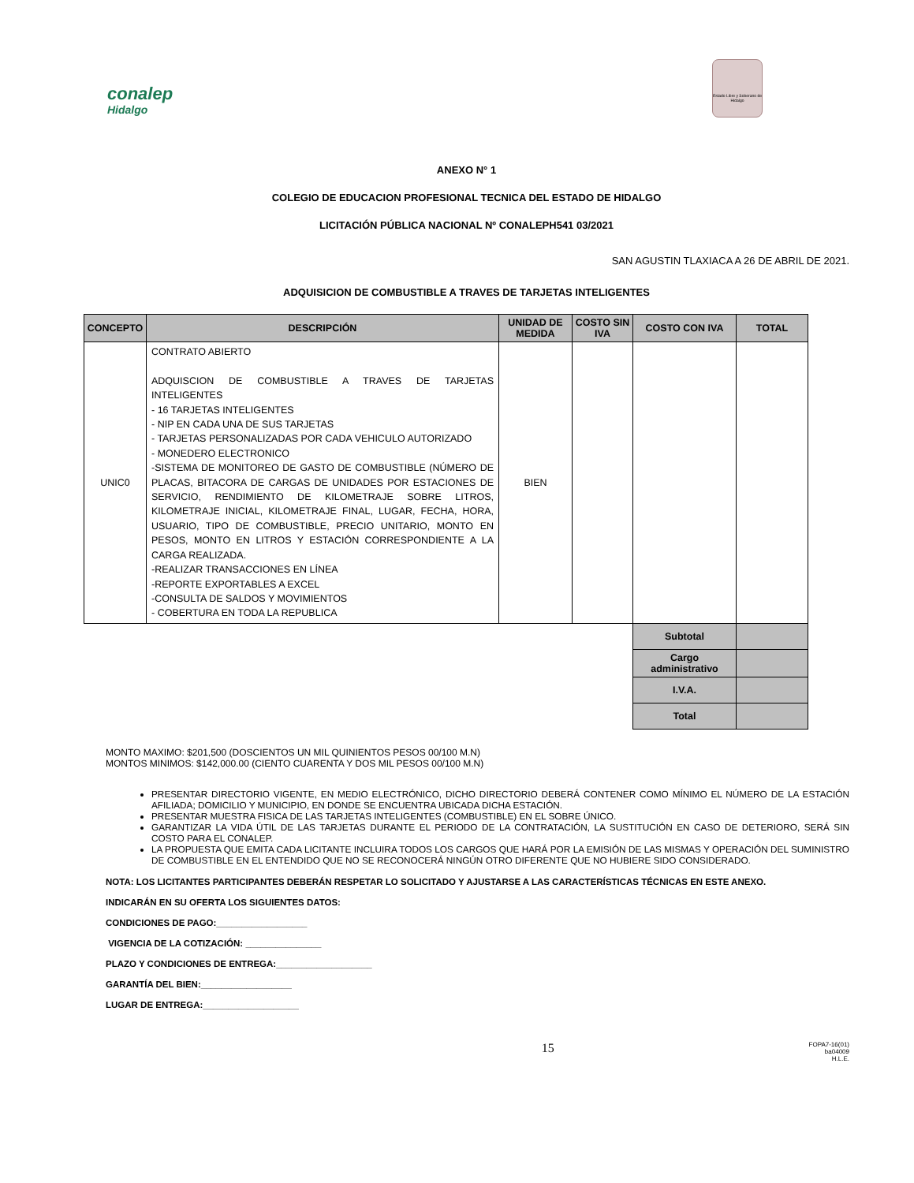conalep
Hidalgo
Estado Libre y Soberano de Hidalgo
ANEXO N° 1
COLEGIO DE EDUCACION PROFESIONAL TECNICA DEL ESTADO DE HIDALGO
LICITACIÓN PÚBLICA NACIONAL Nº CONALEPH541 03/2021
SAN AGUSTIN TLAXIACA A 26 DE ABRIL DE 2021.
ADQUISICION DE COMBUSTIBLE A TRAVES DE TARJETAS INTELIGENTES
| CONCEPTO | DESCRIPCIÓN | UNIDAD DE MEDIDA | COSTO SIN IVA | COSTO CON IVA | TOTAL |
| --- | --- | --- | --- | --- | --- |
| UNIC0 | CONTRATO ABIERTO ADQUISCION DE COMBUSTIBLE A TRAVES DE TARJETAS INTELIGENTES - 16 TARJETAS INTELIGENTES - NIP EN CADA UNA DE SUS TARJETAS - TARJETAS PERSONALIZADAS POR CADA VEHICULO AUTORIZADO - MONEDERO ELECTRONICO -SISTEMA DE MONITOREO DE GASTO DE COMBUSTIBLE (NÚMERO DE PLACAS, BITACORA DE CARGAS DE UNIDADES POR ESTACIONES DE SERVICIO, RENDIMIENTO DE KILOMETRAJE SOBRE LITROS, KILOMETRAJE INICIAL, KILOMETRAJE FINAL, LUGAR, FECHA, HORA, USUARIO, TIPO DE COMBUSTIBLE, PRECIO UNITARIO, MONTO EN PESOS, MONTO EN LITROS Y ESTACIÓN CORRESPONDIENTE A LA CARGA REALIZADA. -REALIZAR TRANSACCIONES EN LÍNEA -REPORTE EXPORTABLES A EXCEL -CONSULTA DE SALDOS Y MOVIMIENTOS - COBERTURA EN TODA LA REPUBLICA | BIEN | | | |
| | | | | Subtotal | |
| | | | | Cargo administrativo | |
| | | | | I.V.A. | |
| | | | | Total | |
MONTO MAXIMO: $201,500 (DOSCIENTOS UN MIL QUINIENTOS PESOS 00/100 M.N)
MONTOS MINIMOS: $142,000.00 (CIENTO CUARENTA Y DOS MIL PESOS 00/100 M.N)
PRESENTAR DIRECTORIO VIGENTE, EN MEDIO ELECTRÓNICO, DICHO DIRECTORIO DEBERÁ CONTENER COMO MÍNIMO EL NÚMERO DE LA ESTACIÓN AFILIADA; DOMICILIO Y MUNICIPIO, EN DONDE SE ENCUENTRA UBICADA DICHA ESTACIÓN.
PRESENTAR MUESTRA FISICA DE LAS TARJETAS INTELIGENTES (COMBUSTIBLE) EN EL SOBRE ÚNICO.
GARANTIZAR LA VIDA ÚTIL DE LAS TARJETAS DURANTE EL PERIODO DE LA CONTRATACIÓN, LA SUSTITUCIÓN EN CASO DE DETERIORO, SERÁ SIN COSTO PARA EL CONALEP.
LA PROPUESTA QUE EMITA CADA LICITANTE INCLUIRA TODOS LOS CARGOS QUE HARÁ POR LA EMISIÓN DE LAS MISMAS Y OPERACIÓN DEL SUMINISTRO DE COMBUSTIBLE EN EL ENTENDIDO QUE NO SE RECONOCERÁ NINGÚN OTRO DIFERENTE QUE NO HUBIERE SIDO CONSIDERADO.
NOTA: LOS LICITANTES PARTICIPANTES DEBERÁN RESPETAR LO SOLICITADO Y AJUSTARSE A LAS CARACTERÍSTICAS TÉCNICAS EN ESTE ANEXO.
INDICARÁN EN SU OFERTA LOS SIGUIENTES DATOS:
CONDICIONES DE PAGO:__________________
VIGENCIA DE LA COTIZACIÓN: _______________
PLAZO Y CONDICIONES DE ENTREGA:___________________
GARANTÍA DEL BIEN:__________________
LUGAR DE ENTREGA:___________________
15 FOPA7-16(01)
ba04009
H.L.E.